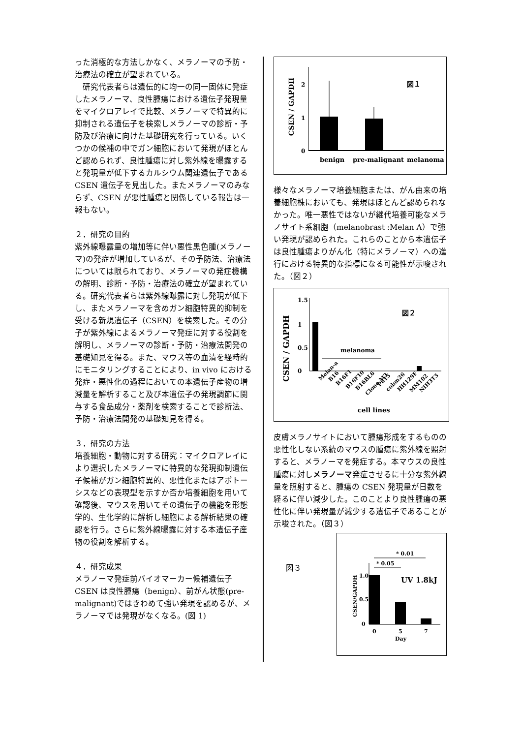った消極的な方法しかなく、メラノーマの予防・治療法の確立が望まれている。
　研究代表者らは遺伝的に均一の同一固体に発症したメラノーマ、良性腫瘍における遺伝子発現量をマイクロアレイで比較、メラノーマで特異的に抑制される遺伝子を検索しメラノーマの診断・予防及び治療に向けた基礎研究を行っている。いくつかの候補の中でガン細胞において発現がほとんど認められず、良性腫瘍に対し紫外線を曝露すると発現量が低下するカルシウム関連遺伝子である CSEN 遺伝子を見出した。またメラノーマのみならず、CSEN が悪性腫瘍と関係している報告は一報もない。
２．研究の目的
紫外線曝露量の増加等に伴い悪性黒色腫(メラノーマ)の発症が増加しているが、その予防法、治療法については限られており、メラノーマの発症機構の解明、診断・予防・治療法の確立が望まれている。研究代表者らは紫外線曝露に対し発現が低下し、またメラノーマを含めガン細胞特異的抑制を受ける新規遺伝子（CSEN）を検索した。その分子が紫外線によるメラノーマ発症に対する役割を解明し、メラノーマの診断・予防・治療法開発の基礎知見を得る。また、マウス等の血清を経時的にモニタリングすることにより、in vivo における発症・悪性化の過程においての本遺伝子産物の増減量を解析すること及び本遺伝子の発現調節に関与する食品成分・薬剤を検索することで診断法、予防・治療法開発の基礎知見を得る。
３．研究の方法
培養細胞・動物に対する研究：マイクロアレイにより選択したメラノーマに特異的な発現抑制遺伝子候補がガン細胞特異的、悪性化またはアポトーシスなどの表現型を示すか否か培養細胞を用いて確認後、マウスを用いてその遺伝子の機能を形態学的、生化学的に解析し細胞による解析結果の確認を行う。さらに紫外線曝露に対する本遺伝子産物の役割を解析する。
４．研究成果
メラノーマ発症前バイオマーカー候補遺伝子 CSEN は良性腫瘍（benign）、前がん状態(pre-malignant)ではきわめて強い発現を認めるが、メラノーマでは発現がなくなる。(図 1)
CSEN / GAPDH
2
1
0
図１
benign
pre-malignant
melanoma
様々なメラノーマ培養細胞または、がん由来の培養細胞株においても、発現はほとんど認められなかった。唯一悪性ではないが継代培養可能なメラノサイト系細胞（melanobrast :Melan A）で強い発現が認められた。これらのことから本遺伝子は良性腫瘍よりがん化（特にメラノーマ）への進行における特異的な指標になる可能性が示唆された。（図２）
CSEN / GAPDH
1.5
1
0.5
0
図２
melanoma
Melan-a
B16
B16F1
B16F10
B16BL6
Clone M3
P815
colon26
HH129F
MM102
NIH3T3
cell lines
皮膚メラノサイトにおいて腫瘍形成をするものの悪性化しない系統のマウスの腫瘍に紫外線を照射すると、メラノーマを発症する。本マウスの良性腫瘍に対しメラノーマ発症させるに十分な紫外線量を照射すると、腫瘍の CSEN 発現量が日数を経るに伴い減少した。このことより良性腫瘍の悪性化に伴い発現量が減少する遺伝子であることが示唆された。（図３）
図３
* 0.01
* 0.05
CSEN/GAPDH
1.0
0.5
0
UV 1.8kJ
0
5
7
Day